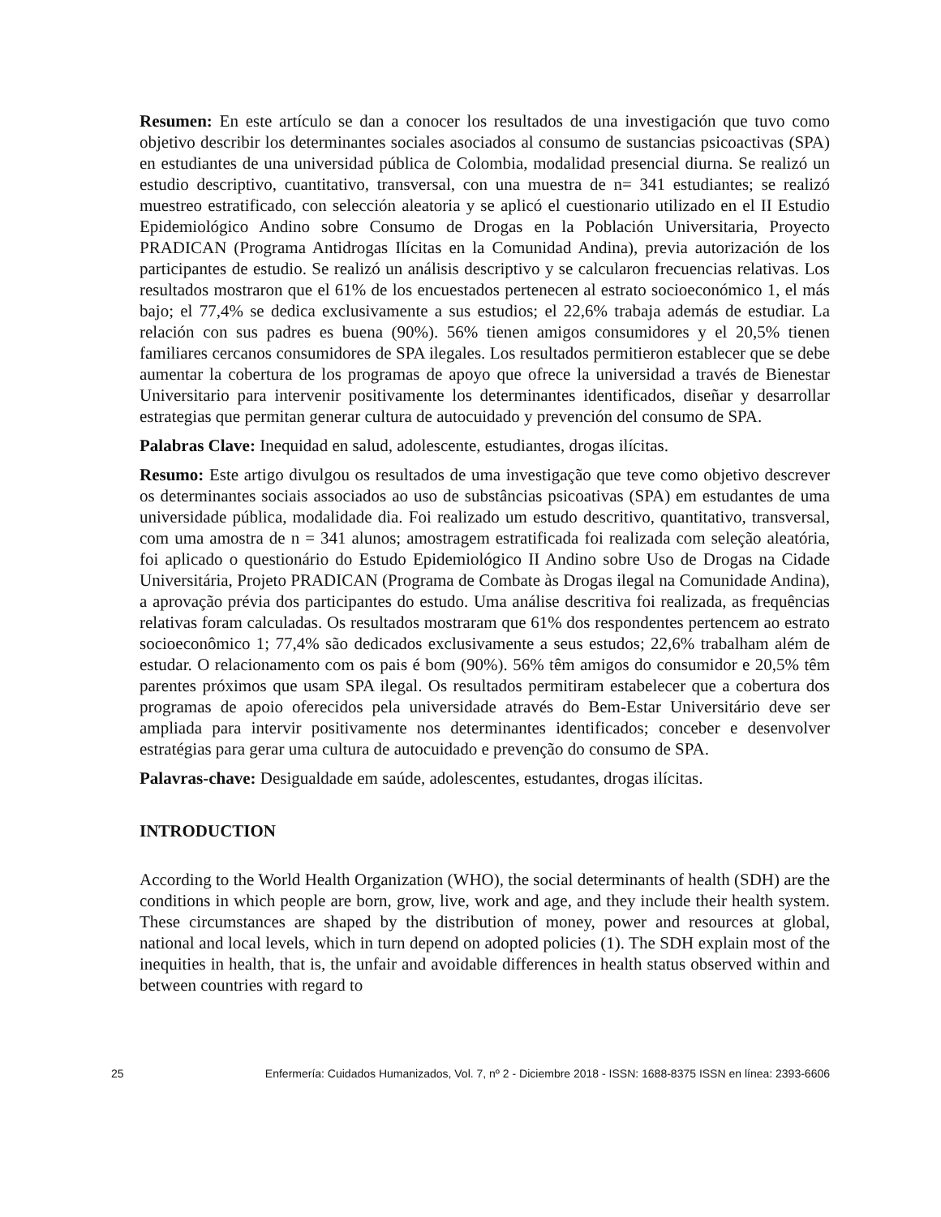Resumen: En este artículo se dan a conocer los resultados de una investigación que tuvo como objetivo describir los determinantes sociales asociados al consumo de sustancias psicoactivas (SPA) en estudiantes de una universidad pública de Colombia, modalidad presencial diurna. Se realizó un estudio descriptivo, cuantitativo, transversal, con una muestra de n= 341 estudiantes; se realizó muestreo estratificado, con selección aleatoria y se aplicó el cuestionario utilizado en el II Estudio Epidemiológico Andino sobre Consumo de Drogas en la Población Universitaria, Proyecto PRADICAN (Programa Antidrogas Ilícitas en la Comunidad Andina), previa autorización de los participantes de estudio. Se realizó un análisis descriptivo y se calcularon frecuencias relativas. Los resultados mostraron que el 61% de los encuestados pertenecen al estrato socioeconómico 1, el más bajo; el 77,4% se dedica exclusivamente a sus estudios; el 22,6% trabaja además de estudiar. La relación con sus padres es buena (90%). 56% tienen amigos consumidores y el 20,5% tienen familiares cercanos consumidores de SPA ilegales. Los resultados permitieron establecer que se debe aumentar la cobertura de los programas de apoyo que ofrece la universidad a través de Bienestar Universitario para intervenir positivamente los determinantes identificados, diseñar y desarrollar estrategias que permitan generar cultura de autocuidado y prevención del consumo de SPA.
Palabras Clave: Inequidad en salud, adolescente, estudiantes, drogas ilícitas.
Resumo: Este artigo divulgou os resultados de uma investigação que teve como objetivo descrever os determinantes sociais associados ao uso de substâncias psicoativas (SPA) em estudantes de uma universidade pública, modalidade dia. Foi realizado um estudo descritivo, quantitativo, transversal, com uma amostra de n = 341 alunos; amostragem estratificada foi realizada com seleção aleatória, foi aplicado o questionário do Estudo Epidemiológico II Andino sobre Uso de Drogas na Cidade Universitária, Projeto PRADICAN (Programa de Combate às Drogas ilegal na Comunidade Andina), a aprovação prévia dos participantes do estudo. Uma análise descritiva foi realizada, as frequências relativas foram calculadas. Os resultados mostraram que 61% dos respondentes pertencem ao estrato socioeconômico 1; 77,4% são dedicados exclusivamente a seus estudos; 22,6% trabalham além de estudar. O relacionamento com os pais é bom (90%). 56% têm amigos do consumidor e 20,5% têm parentes próximos que usam SPA ilegal. Os resultados permitiram estabelecer que a cobertura dos programas de apoio oferecidos pela universidade através do Bem-Estar Universitário deve ser ampliada para intervir positivamente nos determinantes identificados; conceber e desenvolver estratégias para gerar uma cultura de autocuidado e prevenção do consumo de SPA.
Palavras-chave: Desigualdade em saúde, adolescentes, estudantes, drogas ilícitas.
INTRODUCTION
According to the World Health Organization (WHO), the social determinants of health (SDH) are the conditions in which people are born, grow, live, work and age, and they include their health system. These circumstances are shaped by the distribution of money, power and resources at global, national and local levels, which in turn depend on adopted policies (1). The SDH explain most of the inequities in health, that is, the unfair and avoidable differences in health status observed within and between countries with regard to
25 Enfermería: Cuidados Humanizados, Vol. 7, nº 2 - Diciembre 2018 - ISSN: 1688-8375 ISSN en línea: 2393-6606